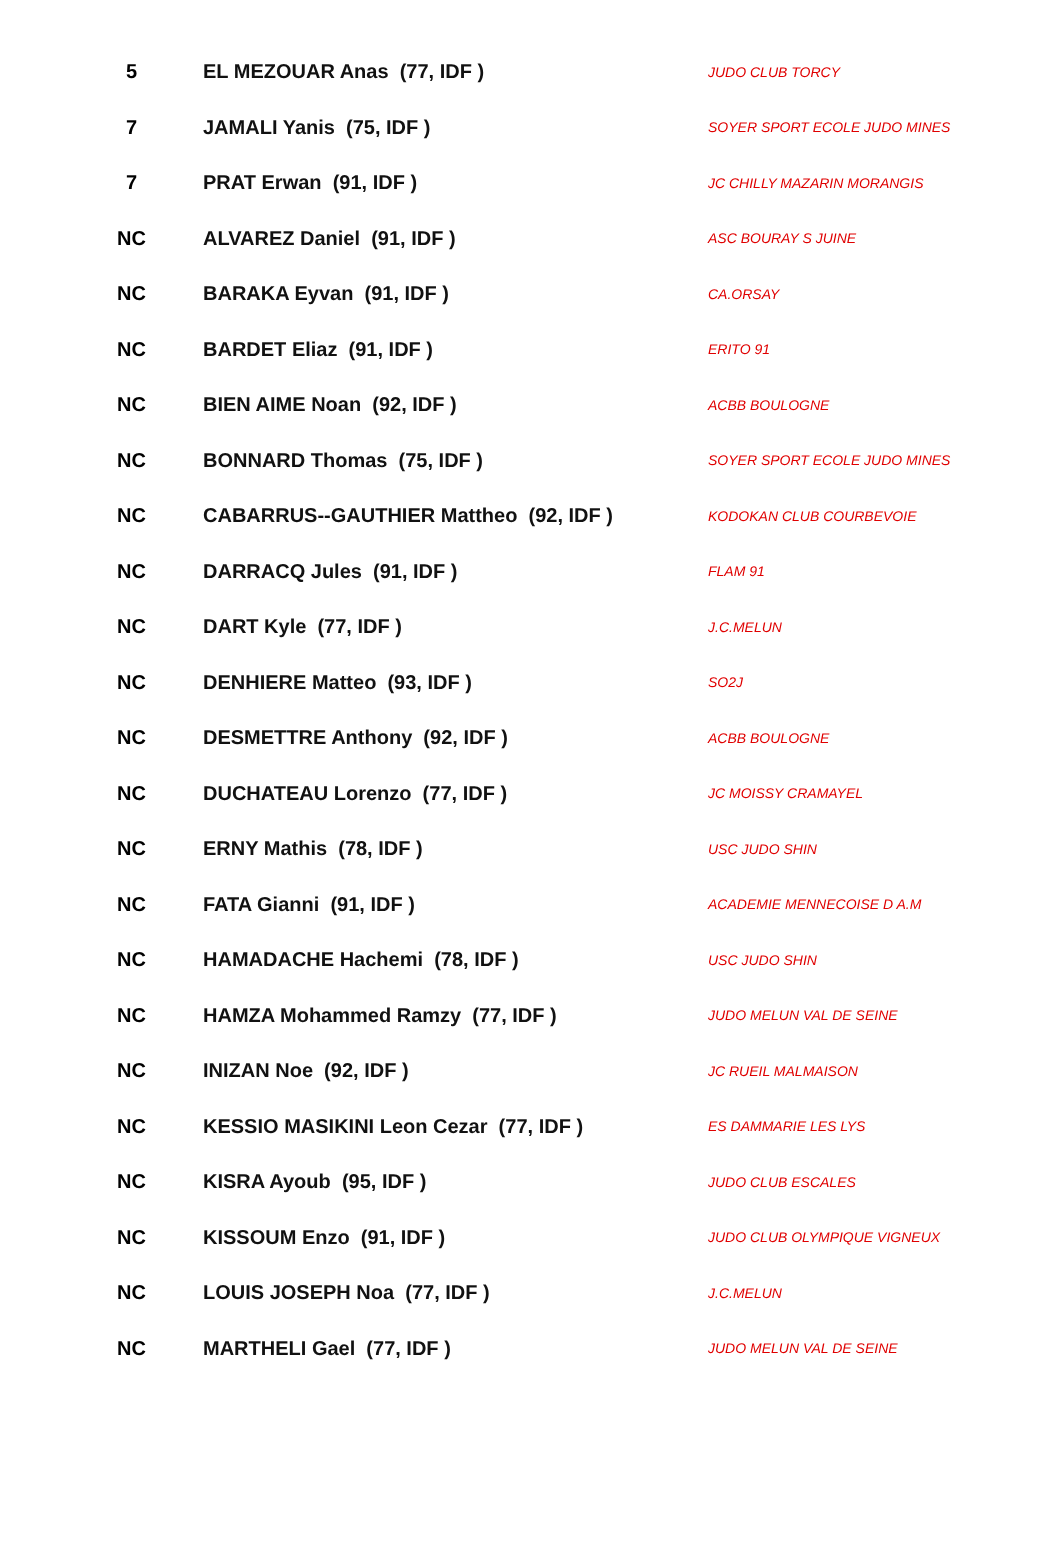| 5 | EL MEZOUAR Anas (77, IDF ) | JUDO CLUB TORCY |
| 7 | JAMALI Yanis (75, IDF ) | SOYER SPORT ECOLE JUDO MINES |
| 7 | PRAT Erwan (91, IDF ) | JC CHILLY MAZARIN MORANGIS |
| NC | ALVAREZ Daniel (91, IDF ) | ASC BOURAY S JUINE |
| NC | BARAKA Eyvan (91, IDF ) | CA.ORSAY |
| NC | BARDET Eliaz (91, IDF ) | ERITO 91 |
| NC | BIEN AIME Noan (92, IDF ) | ACBB BOULOGNE |
| NC | BONNARD Thomas (75, IDF ) | SOYER SPORT ECOLE JUDO MINES |
| NC | CABARRUS--GAUTHIER Mattheo (92, IDF ) | KODOKAN CLUB COURBEVOIE |
| NC | DARRACQ Jules (91, IDF ) | FLAM 91 |
| NC | DART Kyle (77, IDF ) | J.C.MELUN |
| NC | DENHIERE Matteo (93, IDF ) | SO2J |
| NC | DESMETTRE Anthony (92, IDF ) | ACBB BOULOGNE |
| NC | DUCHATEAU Lorenzo (77, IDF ) | JC MOISSY CRAMAYEL |
| NC | ERNY Mathis (78, IDF ) | USC JUDO SHIN |
| NC | FATA Gianni (91, IDF ) | ACADEMIE MENNECOISE D A.M |
| NC | HAMADACHE Hachemi (78, IDF ) | USC JUDO SHIN |
| NC | HAMZA Mohammed Ramzy (77, IDF ) | JUDO MELUN VAL DE SEINE |
| NC | INIZAN Noe (92, IDF ) | JC RUEIL MALMAISON |
| NC | KESSIO MASIKINI Leon Cezar (77, IDF ) | ES DAMMARIE LES LYS |
| NC | KISRA Ayoub (95, IDF ) | JUDO CLUB ESCALES |
| NC | KISSOUM Enzo (91, IDF ) | JUDO CLUB OLYMPIQUE VIGNEUX |
| NC | LOUIS JOSEPH Noa (77, IDF ) | J.C.MELUN |
| NC | MARTHELI Gael (77, IDF ) | JUDO MELUN VAL DE SEINE |